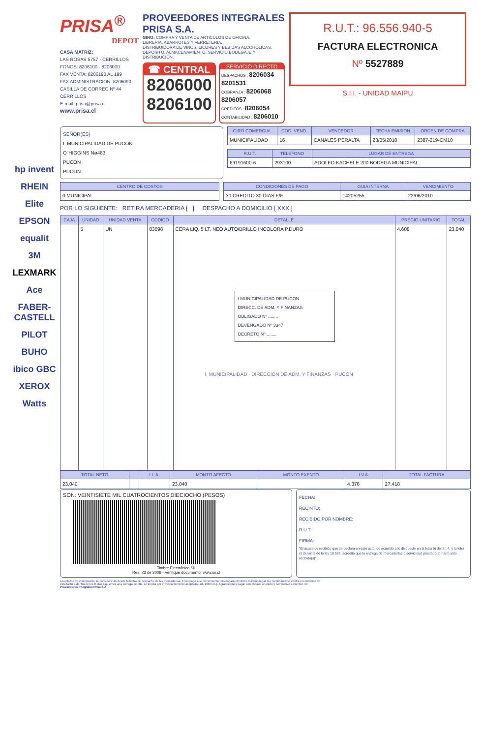hp invent
RHEIN
Elite
EPSON
equalit
3M
LEXMARK
Ace
FABER-CASTELL
PILOT
BUHO
ibico GBC
XEROX
Watts
PRISA<sup>®</sup>
DEPOT
CASA MATRIZ:
LAS ROSAS 5757 - CERRILLOS
FONOS: 8206100 - 8206000
FAX VENTA: 8206190 AL 199
FAX ADMINISTRACION: 8206090
CASILLA DE CORREO Nº 44
CERRILLOS
E-mail: prisa@prisa.cl
www.prisa.cl
PROVEEDORES INTEGRALES
PRISA S.A.
GIRO: COMPRA Y VENTA DE ARTICULOS DE OFICINA.
LIBRERIA, ABARROTES Y FERRETERIA.
DISTRIBUIDORA DE VINOS, LICORES Y BEBIDAS ALCOHOLICAS.
DEPOSITO, ALMACENAMIENTO, SERVICIO BODEGAJE Y DISTRIBUCION.
☎ CENTRAL
8206000
8206100
SERVICIO DIRECTO
DESPACHOS : 8206034 8201531
COBRANZA : 8206068 8206057
CREDITOS : 8206054
CONTABILIDAD : 8206010
R.U.T.: 96.556.940-5
FACTURA ELECTRONICA
Nº 5527889
S.I.I. - UNIDAD MAIPU
SEÑOR(ES)
I. MUNICIPALIDAD DE PUCON
O"HIGGINS Nø483
PUCON
PUCON
| GIRO COMERCIAL | COD. VEND. | VENDEDOR | FECHA EMISION | ORDEN DE COMPRA |
| --- | --- | --- | --- | --- |
| MUNICIPALIDAD | 16 | CANALES PERALTA | 23/05/2010 | 2387-219-CM10 |
| R.U.T. | TELEFONO | LUGAR DE ENTREGA |
| --- | --- | --- |
| 69191600-6 | 293100 | ADOLFO KACHELE 200 BODEGA MUNICIPAL |
| CENTRO DE COSTOS |
| --- |
| 0 MUNICIPAL. |
| CONDICIONES DE PAGO | GUIA INTERNA | VENCIMIENTO |
| --- | --- | --- |
| 30 CREDITO 30 DIAS F/F | 14205255 | 22/06/2010 |
POR LO SIGUIENTE: RETIRA MERCADERIA [ ] DESPACHO A DOMICILIO [ XXX ]
| CAJA | UNIDAD | UNIDAD VENTA | CODIGO | DETALLE | PRECIO UNITARIO | TOTAL |
| --- | --- | --- | --- | --- | --- | --- |
| | 5 | UN | 83098 | CERA LIQ. 5 LT. NEO AUTO/BRILLO INCOLORA P.DURO I MUNICIPALIDAD DE PUCON DIRECC. DE ADM. Y FINANZAS OBLIGADO Nº ........ DEVENGADO Nº 3347 DECRETO Nº ........ I. MUNICIPALIDAD · DIRECCION DE ADM. Y FINANZAS · PUCON | 4.608 | 23.040 |
| TOTAL NETO | | I.L.A. | MONTO AFECTO | MONTO EXENTO | I.V.A. | TOTAL FACTURA |
| --- | --- | --- | --- | --- | --- | --- |
| 23.040 | | | 23.040 | | 4.378 | 27.418 |
SON: VEINTISIETE MIL CUATROCIENTOS DIECIOCHO (PESOS)
Timbre Electrónico SII
Res. 23 de 2006 - Verifique documento: www.sii.cl
FECHA:
RECINTO:
RECIBIDO POR NOMBRE:
R.U.T.:
FIRMA:
"El acuse de recibido que se declara en este acto, de acuerdo a lo dispuesto en la letra b) del art.4, y la letra c) del art.5 de la ley 19.983, acredita que la entrega de mercaderías o servicio(s) prestado(s) ha(n) sido recibido(s)".
Los plazos de vencimiento se considerarán desde la fecha de despacho de las mercaderías. El no pago a su vencimiento, devengará el interés máximo legal. No reclamándose contra el contenido de esta factura dentro de los 8 días siguientes a la entrega de ella, se tendrá por irrevocablemente aceptada (art. 160 C.C.). Agradecemos pagar con cheque cruzado y nominativo a nombre de: Proveedores Integrales Prisa S.A.